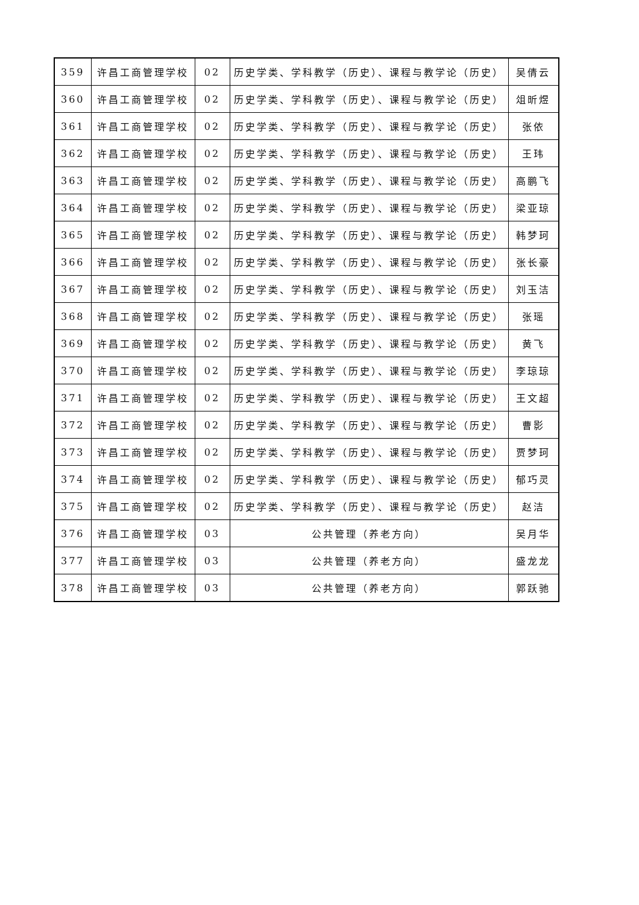| 359 | 许昌工商管理学校 | 02 | 历史学类、学科教学（历史）、课程与教学论（历史） | 吴倩云 |
| 360 | 许昌工商管理学校 | 02 | 历史学类、学科教学（历史）、课程与教学论（历史） | 俎昕煜 |
| 361 | 许昌工商管理学校 | 02 | 历史学类、学科教学（历史）、课程与教学论（历史） | 张依 |
| 362 | 许昌工商管理学校 | 02 | 历史学类、学科教学（历史）、课程与教学论（历史） | 王玮 |
| 363 | 许昌工商管理学校 | 02 | 历史学类、学科教学（历史）、课程与教学论（历史） | 高鹏飞 |
| 364 | 许昌工商管理学校 | 02 | 历史学类、学科教学（历史）、课程与教学论（历史） | 梁亚琼 |
| 365 | 许昌工商管理学校 | 02 | 历史学类、学科教学（历史）、课程与教学论（历史） | 韩梦珂 |
| 366 | 许昌工商管理学校 | 02 | 历史学类、学科教学（历史）、课程与教学论（历史） | 张长豪 |
| 367 | 许昌工商管理学校 | 02 | 历史学类、学科教学（历史）、课程与教学论（历史） | 刘玉洁 |
| 368 | 许昌工商管理学校 | 02 | 历史学类、学科教学（历史）、课程与教学论（历史） | 张瑶 |
| 369 | 许昌工商管理学校 | 02 | 历史学类、学科教学（历史）、课程与教学论（历史） | 黄飞 |
| 370 | 许昌工商管理学校 | 02 | 历史学类、学科教学（历史）、课程与教学论（历史） | 李琼琼 |
| 371 | 许昌工商管理学校 | 02 | 历史学类、学科教学（历史）、课程与教学论（历史） | 王文超 |
| 372 | 许昌工商管理学校 | 02 | 历史学类、学科教学（历史）、课程与教学论（历史） | 曹影 |
| 373 | 许昌工商管理学校 | 02 | 历史学类、学科教学（历史）、课程与教学论（历史） | 贾梦珂 |
| 374 | 许昌工商管理学校 | 02 | 历史学类、学科教学（历史）、课程与教学论（历史） | 郁巧灵 |
| 375 | 许昌工商管理学校 | 02 | 历史学类、学科教学（历史）、课程与教学论（历史） | 赵洁 |
| 376 | 许昌工商管理学校 | 03 | 公共管理（养老方向） | 吴月华 |
| 377 | 许昌工商管理学校 | 03 | 公共管理（养老方向） | 盛龙龙 |
| 378 | 许昌工商管理学校 | 03 | 公共管理（养老方向） | 郭跃驰 |